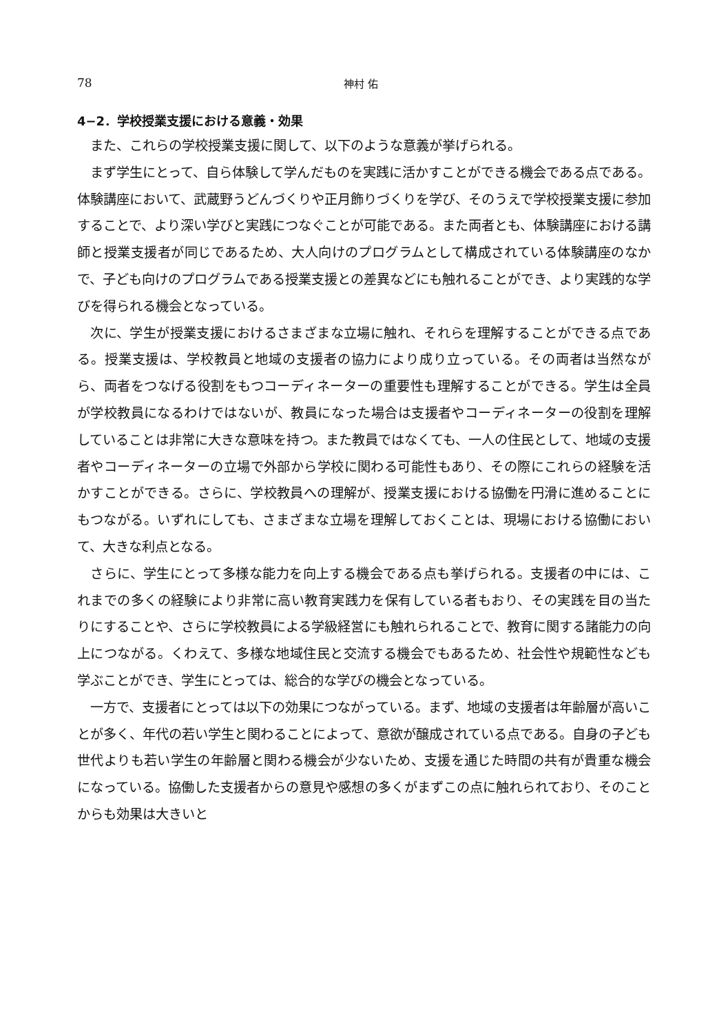78 神村 佑
4−2．学校授業支援における意義・効果
また、これらの学校授業支援に関して、以下のような意義が挙げられる。
まず学生にとって、自ら体験して学んだものを実践に活かすことができる機会である点である。体験講座において、武蔵野うどんづくりや正月飾りづくりを学び、そのうえで学校授業支援に参加することで、より深い学びと実践につなぐことが可能である。また両者とも、体験講座における講師と授業支援者が同じであるため、大人向けのプログラムとして構成されている体験講座のなかで、子ども向けのプログラムである授業支援との差異などにも触れることができ、より実践的な学びを得られる機会となっている。
次に、学生が授業支援におけるさまざまな立場に触れ、それらを理解することができる点である。授業支援は、学校教員と地域の支援者の協力により成り立っている。その両者は当然ながら、両者をつなげる役割をもつコーディネーターの重要性も理解することができる。学生は全員が学校教員になるわけではないが、教員になった場合は支援者やコーディネーターの役割を理解していることは非常に大きな意味を持つ。また教員ではなくても、一人の住民として、地域の支援者やコーディネーターの立場で外部から学校に関わる可能性もあり、その際にこれらの経験を活かすことができる。さらに、学校教員への理解が、授業支援における協働を円滑に進めることにもつながる。いずれにしても、さまざまな立場を理解しておくことは、現場における協働において、大きな利点となる。
さらに、学生にとって多様な能力を向上する機会である点も挙げられる。支援者の中には、これまでの多くの経験により非常に高い教育実践力を保有している者もおり、その実践を目の当たりにすることや、さらに学校教員による学級経営にも触れられることで、教育に関する諸能力の向上につながる。くわえて、多様な地域住民と交流する機会でもあるため、社会性や規範性なども学ぶことができ、学生にとっては、総合的な学びの機会となっている。
一方で、支援者にとっては以下の効果につながっている。まず、地域の支援者は年齢層が高いことが多く、年代の若い学生と関わることによって、意欲が醸成されている点である。自身の子ども世代よりも若い学生の年齢層と関わる機会が少ないため、支援を通じた時間の共有が貴重な機会になっている。協働した支援者からの意見や感想の多くがまずこの点に触れられており、そのことからも効果は大きいと